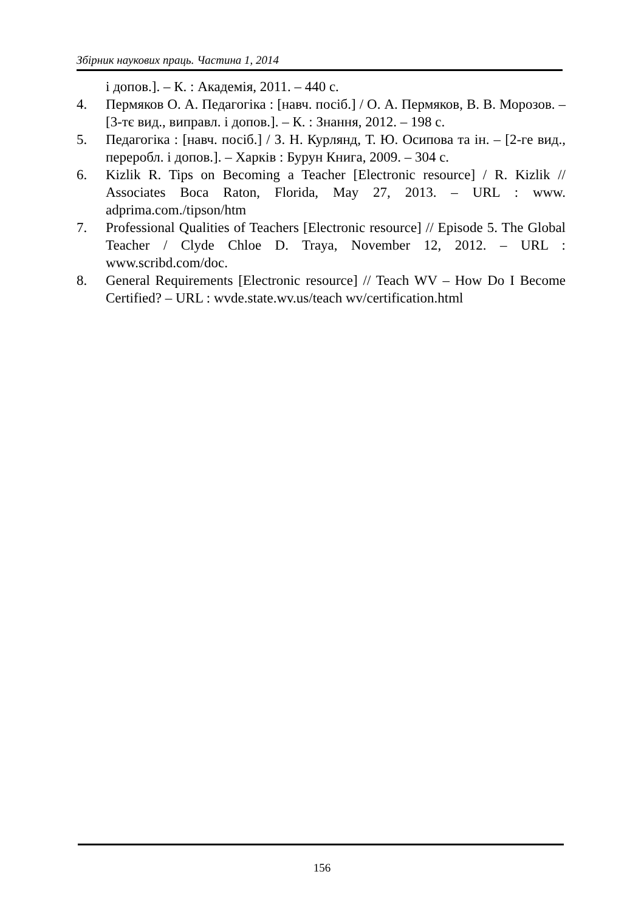Збірник наукових праць. Частина 1, 2014
і допов.]. – К. : Академія, 2011. – 440 с.
4. Пермяков О. А. Педагогіка : [навч. посіб.] / О. А. Пермяков, В. В. Морозов. – [3-тє вид., виправл. і допов.]. – К. : Знання, 2012. – 198 с.
5. Педагогіка : [навч. посіб.] / З. Н. Курлянд, Т. Ю. Осипова та ін. – [2-ге вид., переробл. і допов.]. – Харків : Бурун Книга, 2009. – 304 с.
6. Kizlik R. Tips on Becoming a Teacher [Electronic resource] / R. Kizlik // Associates Boca Raton, Florida, May 27, 2013. – URL : www. adprima.com./tipson/htm
7. Professional Qualities of Teachers [Electronic resource] // Episode 5. The Global Teacher / Clyde Chloe D. Traya, November 12, 2012. – URL : www.scribd.com/doc.
8. General Requirements [Electronic resource] // Teach WV – How Do I Become Certified? – URL : wvde.state.wv.us/teach wv/certification.html
156